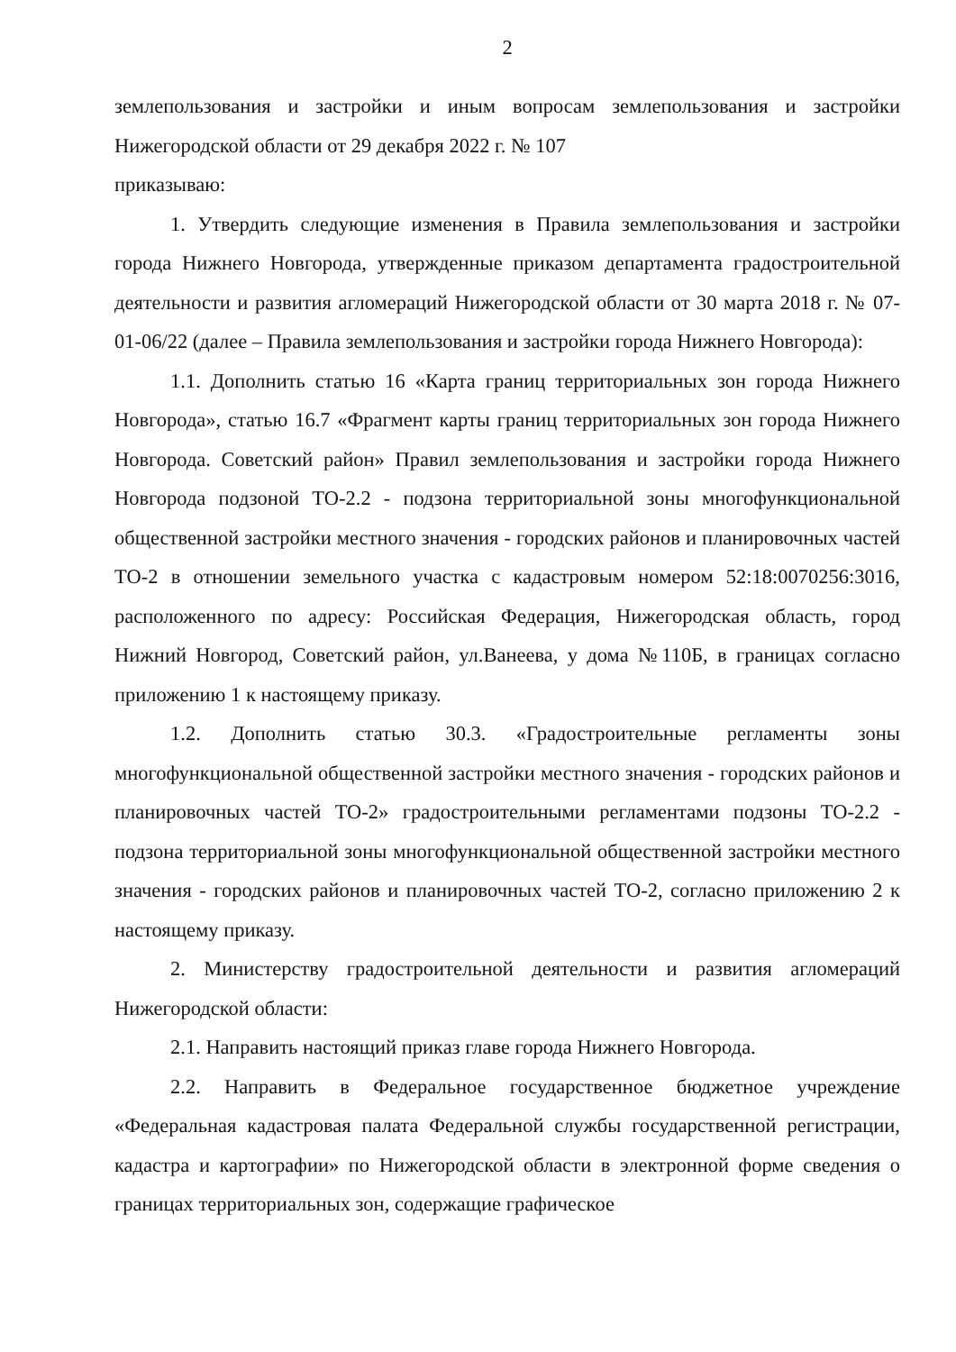2
землепользования и застройки и иным вопросам землепользования и застройки Нижегородской области от 29 декабря 2022 г. № 107
приказываю:
1. Утвердить следующие изменения в Правила землепользования и застройки города Нижнего Новгорода, утвержденные приказом департамента градостроительной деятельности и развития агломераций Нижегородской области от 30 марта 2018 г. № 07-01-06/22 (далее – Правила землепользования и застройки города Нижнего Новгорода):
1.1. Дополнить статью 16 «Карта границ территориальных зон города Нижнего Новгорода», статью 16.7 «Фрагмент карты границ территориальных зон города Нижнего Новгорода. Советский район» Правил землепользования и застройки города Нижнего Новгорода подзоной ТО-2.2 - подзона территориальной зоны многофункциональной общественной застройки местного значения - городских районов и планировочных частей ТО-2 в отношении земельного участка с кадастровым номером 52:18:0070256:3016, расположенного по адресу: Российская Федерация, Нижегородская область, город Нижний Новгород, Советский район, ул.Ванеева, у дома №110Б, в границах согласно приложению 1 к настоящему приказу.
1.2. Дополнить статью 30.3. «Градостроительные регламенты зоны многофункциональной общественной застройки местного значения - городских районов и планировочных частей ТО-2» градостроительными регламентами подзоны ТО-2.2 - подзона территориальной зоны многофункциональной общественной застройки местного значения - городских районов и планировочных частей ТО-2, согласно приложению 2 к настоящему приказу.
2. Министерству градостроительной деятельности и развития агломераций Нижегородской области:
2.1. Направить настоящий приказ главе города Нижнего Новгорода.
2.2. Направить в Федеральное государственное бюджетное учреждение «Федеральная кадастровая палата Федеральной службы государственной регистрации, кадастра и картографии» по Нижегородской области в электронной форме сведения о границах территориальных зон, содержащие графическое